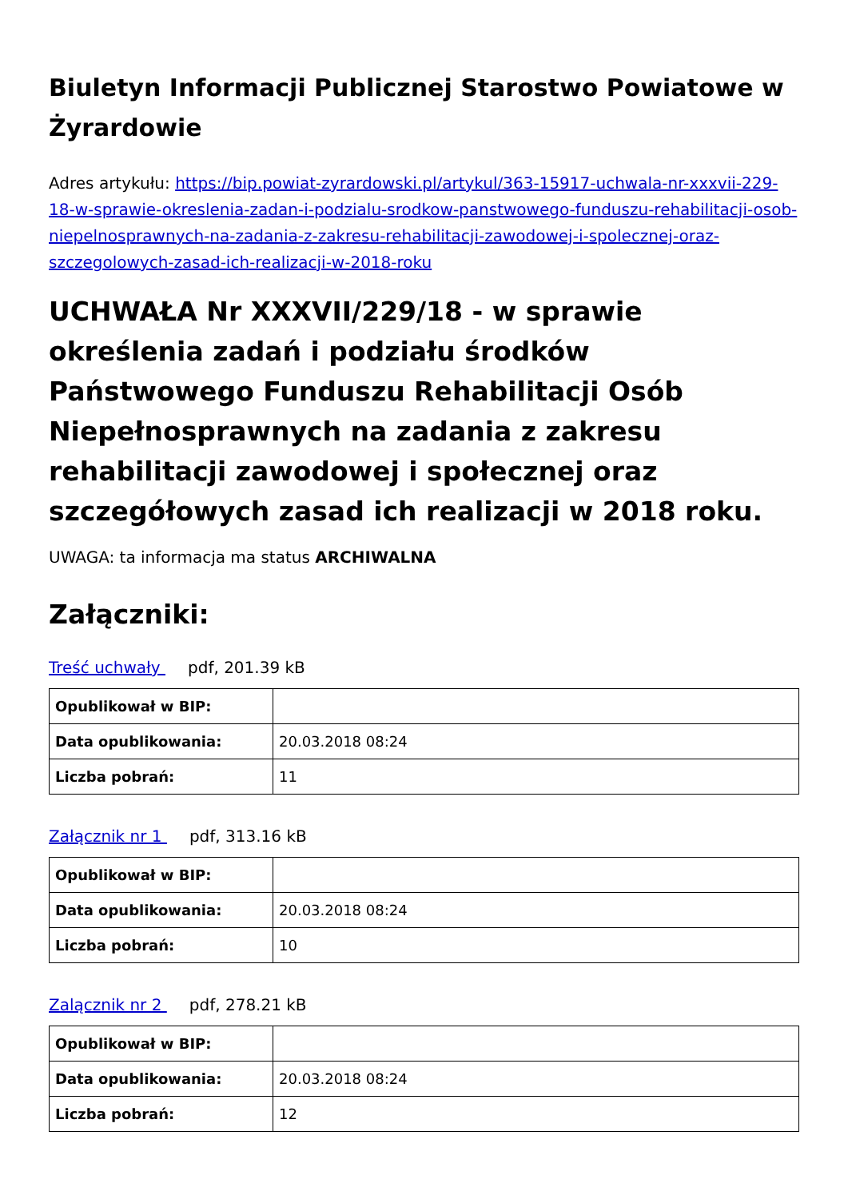Biuletyn Informacji Publicznej Starostwo Powiatowe w Żyrardowie
Adres artykułu: https://bip.powiat-zyrardowski.pl/artykul/363-15917-uchwala-nr-xxxvii-229-18-w-sprawie-okreslenia-zadan-i-podzialu-srodkow-panstwowego-funduszu-rehabilitacji-osob-niepelnosprawnych-na-zadania-z-zakresu-rehabilitacji-zawodowej-i-spolecznej-oraz-szczegolowych-zasad-ich-realizacji-w-2018-roku
UCHWAŁA Nr XXXVII/229/18 - w sprawie określenia zadań i podziału środków Państwowego Funduszu Rehabilitacji Osób Niepełnosprawnych na zadania z zakresu rehabilitacji zawodowej i społecznej oraz szczegółowych zasad ich realizacji w 2018 roku.
UWAGA: ta informacja ma status ARCHIWALNA
Załączniki:
Treść uchwały pdf, 201.39 kB
| Opublikował w BIP: | |
| Data opublikowania: | 20.03.2018 08:24 |
| Liczba pobrań: | 11 |
Załącznik nr 1 pdf, 313.16 kB
| Opublikował w BIP: | |
| Data opublikowania: | 20.03.2018 08:24 |
| Liczba pobrań: | 10 |
Zalącznik nr 2 pdf, 278.21 kB
| Opublikował w BIP: | |
| Data opublikowania: | 20.03.2018 08:24 |
| Liczba pobrań: | 12 |